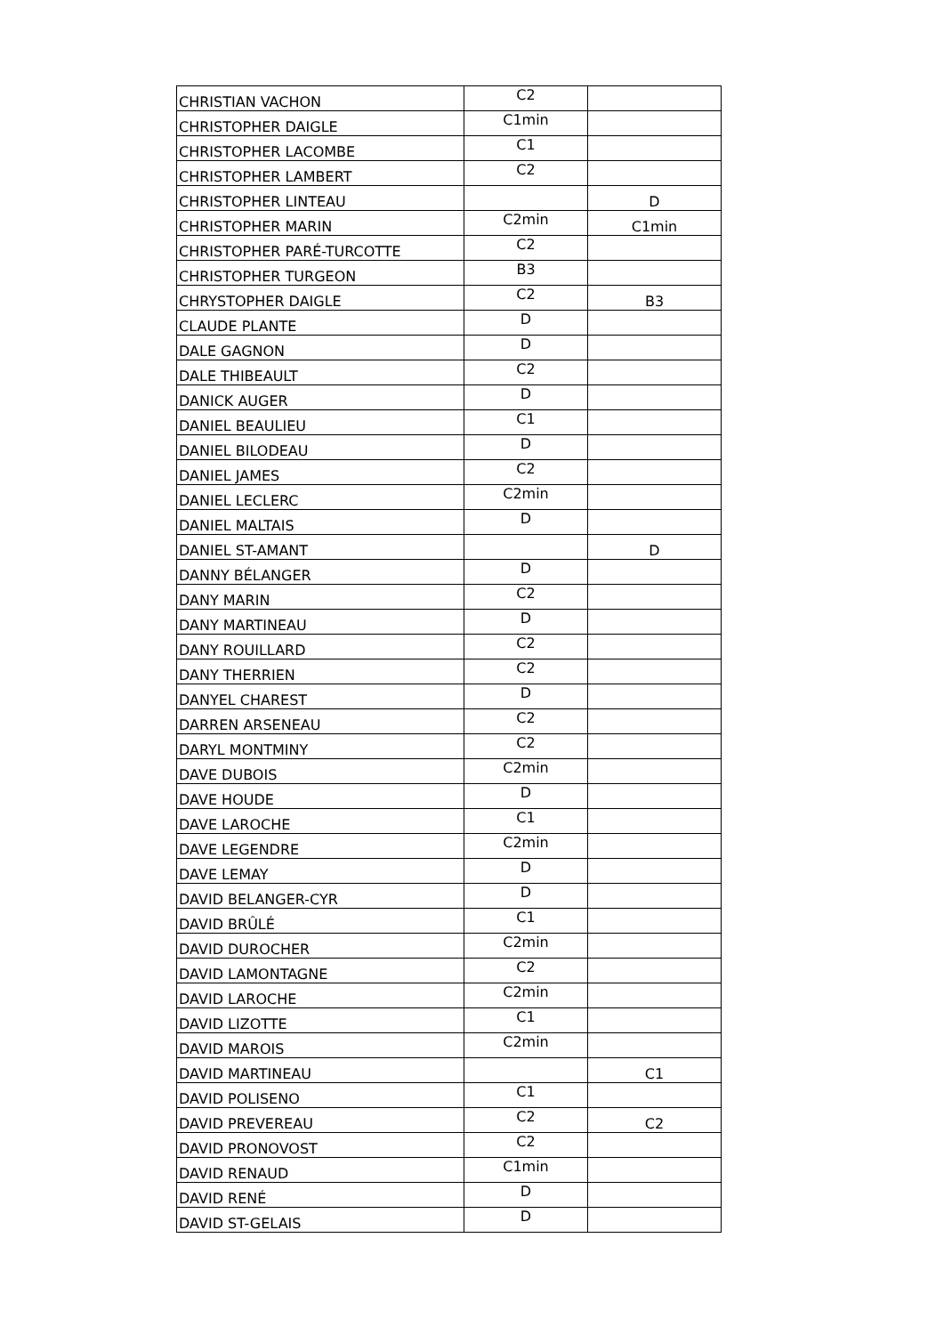| CHRISTIAN VACHON | C2 | |
| CHRISTOPHER DAIGLE | C1min | |
| CHRISTOPHER LACOMBE | C1 | |
| CHRISTOPHER LAMBERT | C2 | |
| CHRISTOPHER LINTEAU | | D |
| CHRISTOPHER MARIN | C2min | C1min |
| CHRISTOPHER PARÉ-TURCOTTE | C2 | |
| CHRISTOPHER TURGEON | B3 | |
| CHRYSTOPHER DAIGLE | C2 | B3 |
| CLAUDE PLANTE | D | |
| DALE GAGNON | D | |
| DALE THIBEAULT | C2 | |
| DANICK AUGER | D | |
| DANIEL BEAULIEU | C1 | |
| DANIEL BILODEAU | D | |
| DANIEL JAMES | C2 | |
| DANIEL LECLERC | C2min | |
| DANIEL MALTAIS | D | |
| DANIEL ST-AMANT | | D |
| DANNY BÉLANGER | D | |
| DANY MARIN | C2 | |
| DANY MARTINEAU | D | |
| DANY ROUILLARD | C2 | |
| DANY THERRIEN | C2 | |
| DANYEL CHAREST | D | |
| DARREN ARSENEAU | C2 | |
| DARYL MONTMINY | C2 | |
| DAVE DUBOIS | C2min | |
| DAVE HOUDE | D | |
| DAVE LAROCHE | C1 | |
| DAVE LEGENDRE | C2min | |
| DAVE LEMAY | D | |
| DAVID BELANGER-CYR | D | |
| DAVID BRÛLÉ | C1 | |
| DAVID DUROCHER | C2min | |
| DAVID LAMONTAGNE | C2 | |
| DAVID LAROCHE | C2min | |
| DAVID LIZOTTE | C1 | |
| DAVID MAROIS | C2min | |
| DAVID MARTINEAU | | C1 |
| DAVID POLISENO | C1 | |
| DAVID PREVEREAU | C2 | C2 |
| DAVID PRONOVOST | C2 | |
| DAVID RENAUD | C1min | |
| DAVID RENÉ | D | |
| DAVID ST-GELAIS | D | |